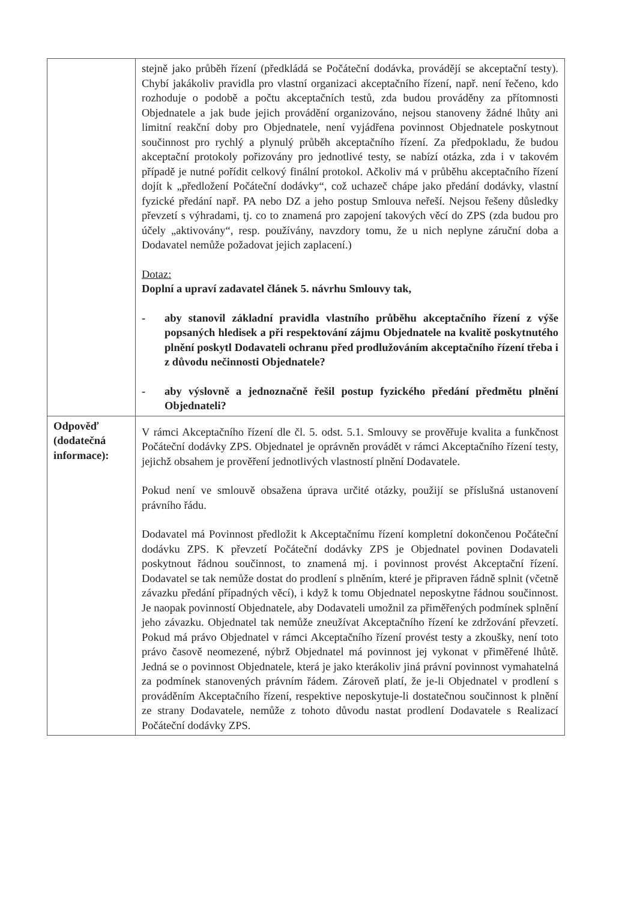| | stejně jako průběh řízení (předkládá se Počáteční dodávka, provádějí se akceptační testy). Chybí jakákoliv pravidla pro vlastní organizaci akceptačního řízení, např. není řečeno, kdo rozhoduje o podobě a počtu akceptačních testů, zda budou prováděny za přítomnosti Objednatele a jak bude jejich provádění organizováno, nejsou stanoveny žádné lhůty ani limitní reakční doby pro Objednatele, není vyjádřena povinnost Objednatele poskytnout součinnost pro rychlý a plynulý průběh akceptačního řízení. Za předpokladu, že budou akceptační protokoly pořizovány pro jednotlivé testy, se nabízí otázka, zda i v takovém případě je nutné pořídit celkový finální protokol. Ačkoliv má v průběhu akceptačního řízení dojít k „předložení Počáteční dodávky“, což uchazeč chápe jako předání dodávky, vlastní fyzické předání např. PA nebo DZ a jeho postup Smlouva neřeší. Nejsou řešeny důsledky převzetí s výhradami, tj. co to znamená pro zapojení takových věcí do ZPS (zda budou pro účely „aktivovány“, resp. používány, navzdory tomu, že u nich neplyne záruční doba a Dodavatel nemůže požadovat jejich zaplacení.) Dotaz: Doplní a upraví zadavatel článek 5. návrhu Smlouvy tak, - aby stanovil základní pravidla vlastního průběhu akceptačního řízení z výše popsaných hledisek a při respektování zájmu Objednatele na kvalitě poskytnutého plnění poskytl Dodavateli ochranu před prodlužováním akceptačního řízení třeba i z důvodu nečinnosti Objednatele? - aby výslovně a jednoznačně řešil postup fyzického předání předmětu plnění Objednateli? |
| Odpověď (dodatečná informace): | V rámci Akceptačního řízení dle čl. 5. odst. 5.1. Smlouvy se prověřuje kvalita a funkčnost Počáteční dodávky ZPS. Objednatel je oprávněn provádět v rámci Akceptačního řízení testy, jejichž obsahem je prověření jednotlivých vlastností plnění Dodavatele. Pokud není ve smlouvě obsažena úprava určité otázky, použijí se příslušná ustanovení právního řádu. Dodavatel má Povinnost předložit k Akceptačnímu řízení kompletní dokončenou Počáteční dodávku ZPS. K převzetí Počáteční dodávky ZPS je Objednatel povinen Dodavateli poskytnout řádnou součinnost, to znamená mj. i povinnost provést Akceptační řízení. Dodavatel se tak nemůže dostat do prodlení s plněním, které je připraven řádně splnit (včetně závazku předání případných věcí), i když k tomu Objednatel neposkytne řádnou součinnost. Je naopak povinností Objednatele, aby Dodavateli umožnil za přiměřených podmínek splnění jeho závazku. Objednatel tak nemůže zneužívat Akceptačního řízení ke zdržování převzetí. Pokud má právo Objednatel v rámci Akceptačního řízení provést testy a zkoušky, není toto právo časově neomezené, nýbrž Objednatel má povinnost jej vykonat v přiměřené lhůtě. Jedná se o povinnost Objednatele, která je jako kterákoliv jiná právní povinnost vymahatelná za podmínek stanovených právním řádem. Zároveň platí, že je-li Objednatel v prodlení s prováděním Akceptačního řízení, respektive neposkytuje-li dostatečnou součinnost k plnění ze strany Dodavatele, nemůže z tohoto důvodu nastat prodlení Dodavatele s Realizací Počáteční dodávky ZPS. |